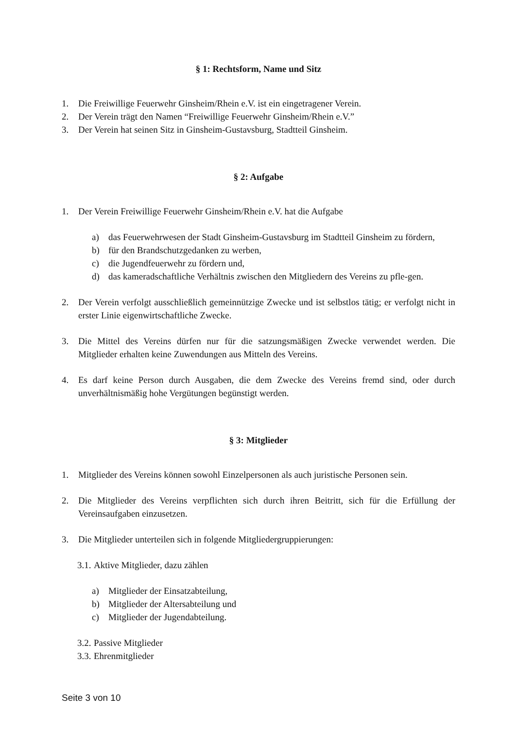§ 1: Rechtsform, Name und Sitz
1. Die Freiwillige Feuerwehr Ginsheim/Rhein e.V. ist ein eingetragener Verein.
2. Der Verein trägt den Namen “Freiwillige Feuerwehr Ginsheim/Rhein e.V.”
3. Der Verein hat seinen Sitz in Ginsheim-Gustavsburg, Stadtteil Ginsheim.
§ 2: Aufgabe
1. Der Verein Freiwillige Feuerwehr Ginsheim/Rhein e.V. hat die Aufgabe
a) das Feuerwehrwesen der Stadt Ginsheim-Gustavsburg im Stadtteil Ginsheim zu fördern,
b) für den Brandschutzgedanken zu werben,
c) die Jugendfeuerwehr zu fördern und,
d) das kameradschaftliche Verhältnis zwischen den Mitgliedern des Vereins zu pfle-gen.
2. Der Verein verfolgt ausschließlich gemeinnützige Zwecke und ist selbstlos tätig; er verfolgt nicht in erster Linie eigenwirtschaftliche Zwecke.
3. Die Mittel des Vereins dürfen nur für die satzungsmäßigen Zwecke verwendet werden. Die Mitglieder erhalten keine Zuwendungen aus Mitteln des Vereins.
4. Es darf keine Person durch Ausgaben, die dem Zwecke des Vereins fremd sind, oder durch unverhältnismäßig hohe Vergütungen begünstigt werden.
§ 3: Mitglieder
1. Mitglieder des Vereins können sowohl Einzelpersonen als auch juristische Personen sein.
2. Die Mitglieder des Vereins verpflichten sich durch ihren Beitritt, sich für die Erfüllung der Vereinsaufgaben einzusetzen.
3. Die Mitglieder unterteilen sich in folgende Mitgliedergruppierungen:
3.1. Aktive Mitglieder, dazu zählen
a) Mitglieder der Einsatzabteilung,
b) Mitglieder der Altersabteilung und
c) Mitglieder der Jugendabteilung.
3.2. Passive Mitglieder
3.3. Ehrenmitglieder
Seite 3 von 10